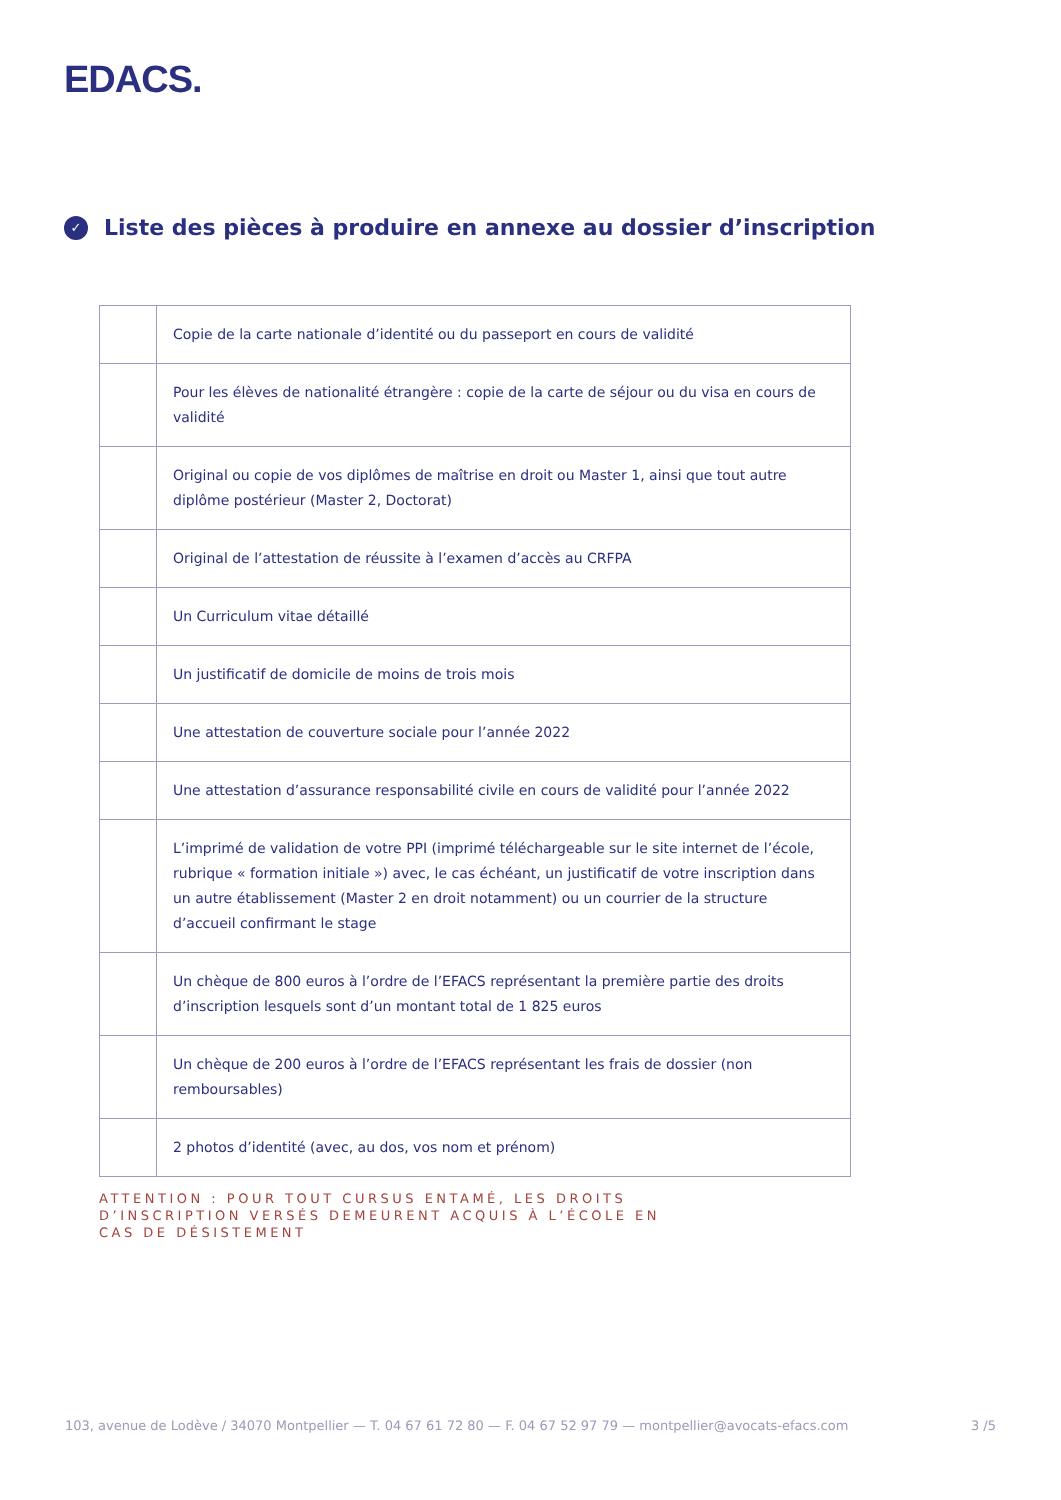EDACS.
✓ Liste des pièces à produire en annexe au dossier d’inscription
| | Copie de la carte nationale d’identité ou du passeport en cours de validité |
| | Pour les élèves de nationalité étrangère : copie de la carte de séjour ou du visa en cours de validité |
| | Original ou copie de vos diplômes de maîtrise en droit ou Master 1, ainsi que tout autre diplôme postérieur (Master 2, Doctorat) |
| | Original de l’attestation de réussite à l’examen d’accès au CRFPA |
| | Un Curriculum vitae détaillé |
| | Un justificatif de domicile de moins de trois mois |
| | Une attestation de couverture sociale pour l’année 2022 |
| | Une attestation d’assurance responsabilité civile en cours de validité pour l’année 2022 |
| | L’imprimé de validation de votre PPI (imprimé téléchargeable sur le site internet de l’école, rubrique « formation initiale ») avec, le cas échéant, un justificatif de votre inscription dans un autre établissement (Master 2 en droit notamment) ou un courrier de la structure d’accueil confirmant le stage |
| | Un chèque de 800 euros à l’ordre de l’EFACS représentant la première partie des droits d’inscription lesquels sont d’un montant total de 1 825 euros |
| | Un chèque de 200 euros à l’ordre de l’EFACS représentant les frais de dossier (non remboursables) |
| | 2 photos d’identité (avec, au dos, vos nom et prénom) |
ATTENTION : POUR TOUT CURSUS ENTAMÉ, LES DROITS
D’INSCRIPTION VERSÉS DEMEURENT ACQUIS À L’ÉCOLE EN
CAS DE DÉSISTEMENT
103, avenue de Lodève / 34070 Montpellier — T. 04 67 61 72 80 — F. 04 67 52 97 79 — montpellier@avocats-efacs.com 3 /5